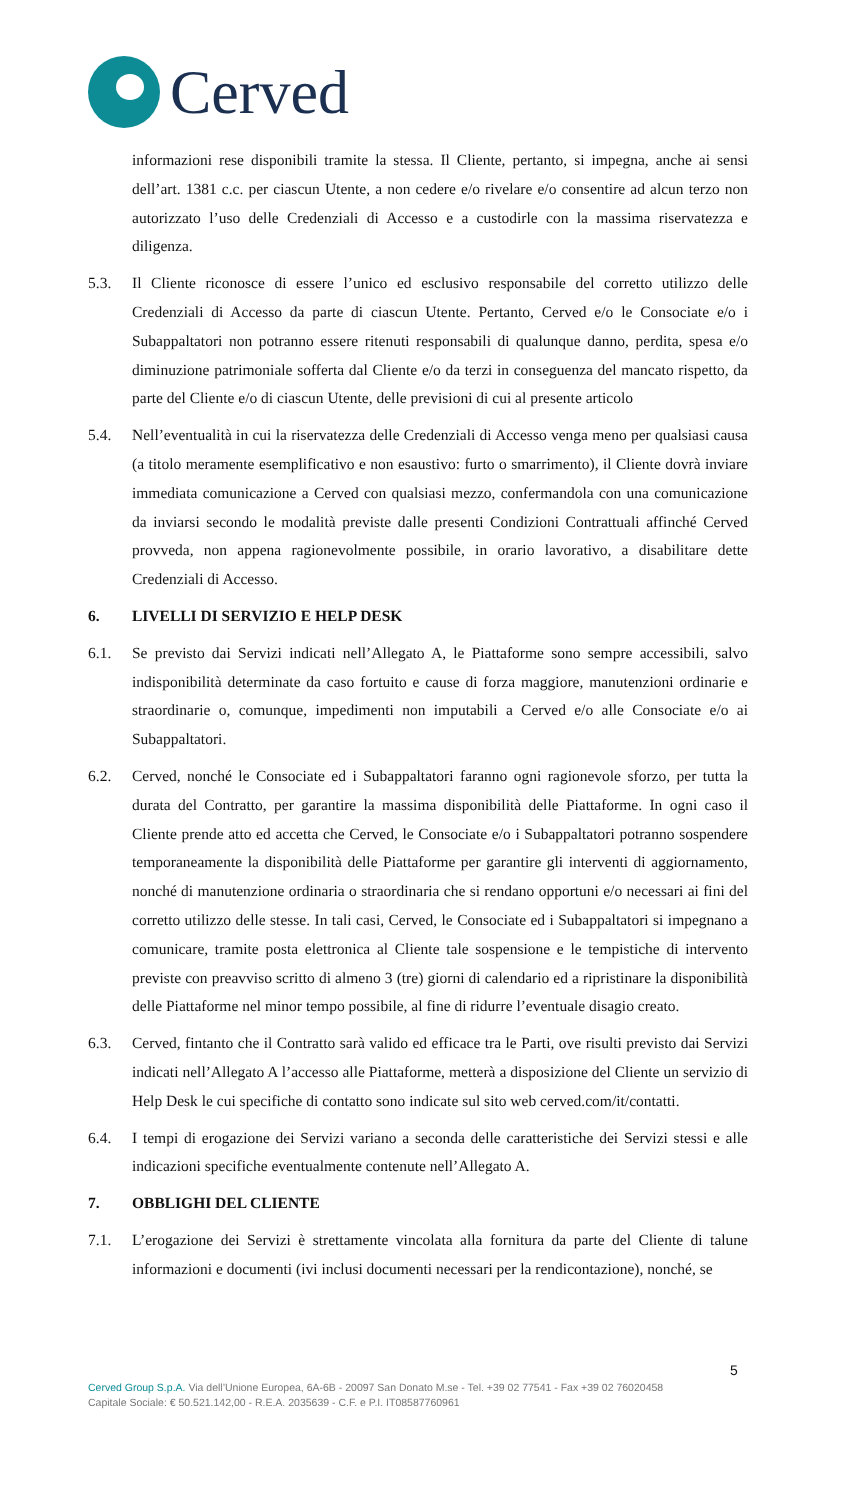Cerved
informazioni rese disponibili tramite la stessa. Il Cliente, pertanto, si impegna, anche ai sensi dell’art. 1381 c.c. per ciascun Utente, a non cedere e/o rivelare e/o consentire ad alcun terzo non autorizzato l’uso delle Credenziali di Accesso e a custodirle con la massima riservatezza e diligenza.
5.3. Il Cliente riconosce di essere l’unico ed esclusivo responsabile del corretto utilizzo delle Credenziali di Accesso da parte di ciascun Utente. Pertanto, Cerved e/o le Consociate e/o i Subappaltatori non potranno essere ritenuti responsabili di qualunque danno, perdita, spesa e/o diminuzione patrimoniale sofferta dal Cliente e/o da terzi in conseguenza del mancato rispetto, da parte del Cliente e/o di ciascun Utente, delle previsioni di cui al presente articolo
5.4. Nell’eventualità in cui la riservatezza delle Credenziali di Accesso venga meno per qualsiasi causa (a titolo meramente esemplificativo e non esaustivo: furto o smarrimento), il Cliente dovrà inviare immediata comunicazione a Cerved con qualsiasi mezzo, confermandola con una comunicazione da inviarsi secondo le modalità previste dalle presenti Condizioni Contrattuali affinché Cerved provveda, non appena ragionevolmente possibile, in orario lavorativo, a disabilitare dette Credenziali di Accesso.
6. LIVELLI DI SERVIZIO E HELP DESK
6.1. Se previsto dai Servizi indicati nell’Allegato A, le Piattaforme sono sempre accessibili, salvo indisponibilità determinate da caso fortuito e cause di forza maggiore, manutenzioni ordinarie e straordinarie o, comunque, impedimenti non imputabili a Cerved e/o alle Consociate e/o ai Subappaltatori.
6.2. Cerved, nonché le Consociate ed i Subappaltatori faranno ogni ragionevole sforzo, per tutta la durata del Contratto, per garantire la massima disponibilità delle Piattaforme. In ogni caso il Cliente prende atto ed accetta che Cerved, le Consociate e/o i Subappaltatori potranno sospendere temporaneamente la disponibilità delle Piattaforme per garantire gli interventi di aggiornamento, nonché di manutenzione ordinaria o straordinaria che si rendano opportuni e/o necessari ai fini del corretto utilizzo delle stesse. In tali casi, Cerved, le Consociate ed i Subappaltatori si impegnano a comunicare, tramite posta elettronica al Cliente tale sospensione e le tempistiche di intervento previste con preavviso scritto di almeno 3 (tre) giorni di calendario ed a ripristinare la disponibilità delle Piattaforme nel minor tempo possibile, al fine di ridurre l’eventuale disagio creato.
6.3. Cerved, fintanto che il Contratto sarà valido ed efficace tra le Parti, ove risulti previsto dai Servizi indicati nell’Allegato A l’accesso alle Piattaforme, metterà a disposizione del Cliente un servizio di Help Desk le cui specifiche di contatto sono indicate sul sito web cerved.com/it/contatti.
6.4. I tempi di erogazione dei Servizi variano a seconda delle caratteristiche dei Servizi stessi e alle indicazioni specifiche eventualmente contenute nell’Allegato A.
7. OBBLIGHI DEL CLIENTE
7.1. L’erogazione dei Servizi è strettamente vincolata alla fornitura da parte del Cliente di talune informazioni e documenti (ivi inclusi documenti necessari per la rendicontazione), nonché, se
5
Cerved Group S.p.A. Via dell’Unione Europea, 6A-6B - 20097 San Donato M.se - Tel. +39 02 77541 - Fax +39 02 76020458
Capitale Sociale: € 50.521.142,00 - R.E.A. 2035639 - C.F. e P.I. IT08587760961